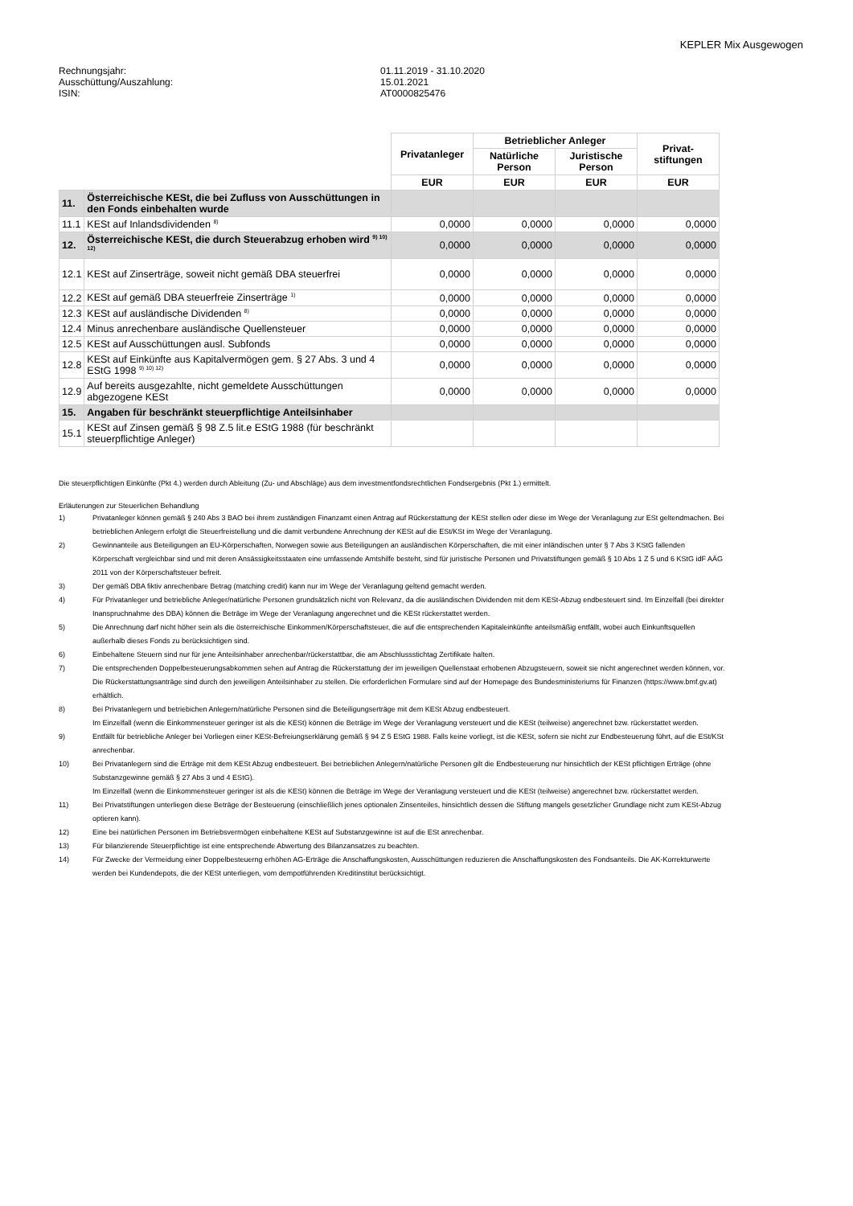KEPLER Mix Ausgewogen
Rechnungsjahr:
01.11.2019 - 31.10.2020
Ausschüttung/Auszahlung:
15.01.2021
ISIN:
AT0000825476
| | | Privatanleger | Betrieblicher Anleger | | Privat- stiftungen |
| | | | Natürliche Person | Juristische Person | |
| | | EUR | EUR | EUR | EUR |
| 11. | Österreichische KESt, die bei Zufluss von Ausschüttungen in den Fonds einbehalten wurde | | | | |
| 11.1 | KESt auf Inlandsdividenden <sup>8)</sup> | 0,0000 | 0,0000 | 0,0000 | 0,0000 |
| 12. | Österreichische KESt, die durch Steuerabzug erhoben wird <sup>9) 10) 12)</sup> | 0,0000 | 0,0000 | 0,0000 | 0,0000 |
| 12.1 | KESt auf Zinserträge, soweit nicht gemäß DBA steuerfrei | 0,0000 | 0,0000 | 0,0000 | 0,0000 |
| 12.2 | KESt auf gemäß DBA steuerfreie Zinserträge <sup>1)</sup> | 0,0000 | 0,0000 | 0,0000 | 0,0000 |
| 12.3 | KESt auf ausländische Dividenden <sup>8)</sup> | 0,0000 | 0,0000 | 0,0000 | 0,0000 |
| 12.4 | Minus anrechenbare ausländische Quellensteuer | 0,0000 | 0,0000 | 0,0000 | 0,0000 |
| 12.5 | KESt auf Ausschüttungen ausl. Subfonds | 0,0000 | 0,0000 | 0,0000 | 0,0000 |
| 12.8 | KESt auf Einkünfte aus Kapitalvermögen gem. § 27 Abs. 3 und 4 EStG 1998 <sup>9) 10) 12)</sup> | 0,0000 | 0,0000 | 0,0000 | 0,0000 |
| 12.9 | Auf bereits ausgezahlte, nicht gemeldete Ausschüttungen abgezogene KESt | 0,0000 | 0,0000 | 0,0000 | 0,0000 |
| 15. | Angaben für beschränkt steuerpflichtige Anteilsinhaber | | | | |
| 15.1 | KESt auf Zinsen gemäß § 98 Z.5 lit.e EStG 1988 (für beschränkt steuerpflichtige Anleger) | | | | |
Die steuerpflichtigen Einkünfte (Pkt 4.) werden durch Ableitung (Zu- und Abschläge) aus dem investmentfondsrechtlichen Fondsergebnis (Pkt 1.) ermittelt.
Erläuterungen zur Steuerlichen Behandlung
1)
Privatanleger können gemäß § 240 Abs 3 BAO bei ihrem zuständigen Finanzamt einen Antrag auf Rückerstattung der KESt stellen oder diese im Wege der Veranlagung zur ESt geltendmachen. Bei betrieblichen Anlegern erfolgt die Steuerfreistellung und die damit verbundene Anrechnung der KESt auf die ESt/KSt im Wege der Veranlagung.
2)
Gewinnanteile aus Beteiligungen an EU-Körperschaften, Norwegen sowie aus Beteiligungen an ausländischen Körperschaften, die mit einer inländischen unter § 7 Abs 3 KStG fallenden Körperschaft vergleichbar sind und mit deren Ansässigkeitsstaaten eine umfassende Amtshilfe besteht, sind für juristische Personen und Privatstiftungen gemäß § 10 Abs 1 Z 5 und 6 KStG idF AÄG 2011 von der Körperschaftsteuer befreit.
3)
Der gemäß DBA fiktiv anrechenbare Betrag (matching credit) kann nur im Wege der Veranlagung geltend gemacht werden.
4)
Für Privatanleger und betriebliche Anleger/natürliche Personen grundsätzlich nicht von Relevanz, da die ausländischen Dividenden mit dem KESt-Abzug endbesteuert sind. Im Einzelfall (bei direkter Inanspruchnahme des DBA) können die Beträge im Wege der Veranlagung angerechnet und die KESt rückerstattet werden.
5)
Die Anrechnung darf nicht höher sein als die österreichische Einkommen/Körperschaftsteuer, die auf die entsprechenden Kapitaleinkünfte anteilsmäßig entfällt, wobei auch Einkunftsquellen außerhalb dieses Fonds zu berücksichtigen sind.
6)
Einbehaltene Steuern sind nur für jene Anteilsinhaber anrechenbar/rückerstattbar, die am Abschlussstichtag Zertifikate halten.
7)
Die entsprechenden Doppelbesteuerungsabkommen sehen auf Antrag die Rückerstattung der im jeweiligen Quellenstaat erhobenen Abzugsteuern, soweit sie nicht angerechnet werden können, vor. Die Rückerstattungsanträge sind durch den jeweiligen Anteilsinhaber zu stellen. Die erforderlichen Formulare sind auf der Homepage des Bundesministeriums für Finanzen (https://www.bmf.gv.at) erhältlich.
8)
Bei Privatanlegern und betriebichen Anlegern/natürliche Personen sind die Beteiligungserträge mit dem KESt Abzug endbesteuert.
Im Einzelfall (wenn die Einkommensteuer geringer ist als die KESt) können die Beträge im Wege der Veranlagung versteuert und die KESt (teilweise) angerechnet bzw. rückerstattet werden.
9)
Entfällt für betriebliche Anleger bei Vorliegen einer KESt-Befreiungserklärung gemäß § 94 Z 5 EStG 1988. Falls keine vorliegt, ist die KESt, sofern sie nicht zur Endbesteuerung führt, auf die ESt/KSt anrechenbar.
10)
Bei Privatanlegern sind die Erträge mit dem KESt Abzug endbesteuert. Bei betrieblichen Anlegern/natürliche Personen gilt die Endbesteuerung nur hinsichtlich der KESt pflichtigen Erträge (ohne Substanzgewinne gemäß § 27 Abs 3 und 4 EStG).
Im Einzelfall (wenn die Einkommensteuer geringer ist als die KESt) können die Beträge im Wege der Veranlagung versteuert und die KESt (teilweise) angerechnet bzw. rückerstattet werden.
11)
Bei Privatstiftungen unterliegen diese Beträge der Besteuerung (einschließlich jenes optionalen Zinsenteiles, hinsichtlich dessen die Stiftung mangels gesetzlicher Grundlage nicht zum KESt-Abzug optieren kann).
12)
Eine bei natürlichen Personen im Betriebsvermögen einbehaltene KESt auf Substanzgewinne ist auf die ESt anrechenbar.
13)
Für bilanzierende Steuerpflichtige ist eine entsprechende Abwertung des Bilanzansatzes zu beachten.
14)
Für Zwecke der Vermeidung einer Doppelbesteuerng erhöhen AG-Erträge die Anschaffungskosten, Ausschüttungen reduzieren die Anschaffungskosten des Fondsanteils. Die AK-Korrekturwerte werden bei Kundendepots, die der KESt unterliegen, vom dempotführenden Kreditinstitut berücksichtigt.